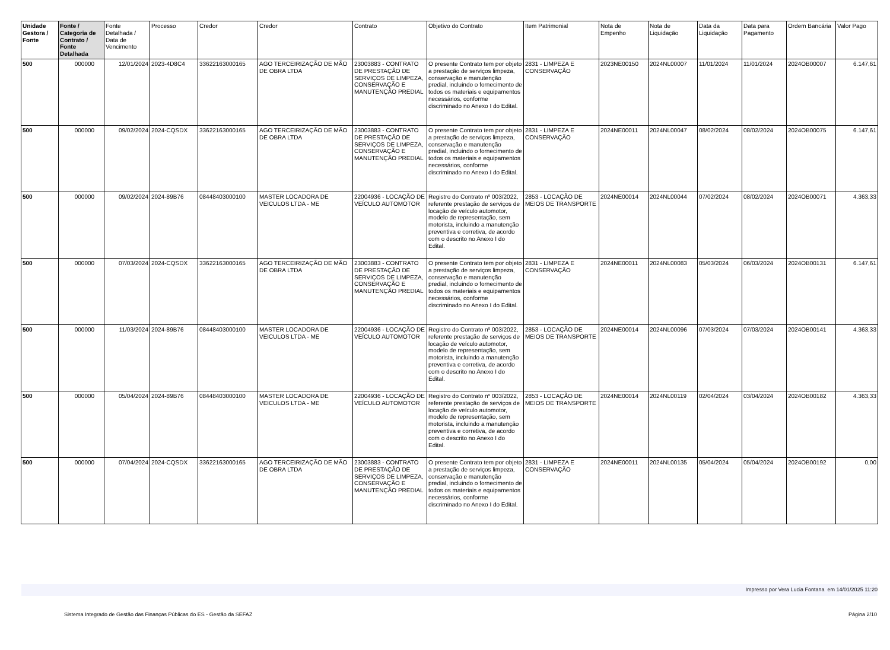| Unidade Gestora / Fonte | Fonte / Categoria de Contrato / Fonte Detalhada | Fonte Detalhada / Data de Vencimento | Processo | Credor | Credor | Contrato | Objetivo do Contrato | Item Patrimonial | Nota de Empenho | Nota de Liquidação | Data da Liquidação | Data para Pagamento | Ordem Bancária | Valor Pago |
| --- | --- | --- | --- | --- | --- | --- | --- | --- | --- | --- | --- | --- | --- | --- |
| 500 | 000000 | 12/01/2024 | 2023-4D8C4 | 33622163000165 | AGO TERCEIRIZAÇÃO DE MÃO DE OBRA LTDA | 23003883 - CONTRATO DE PRESTAÇÃO DE SERVIÇOS DE LIMPEZA, CONSERVAÇÃO E MANUTENÇÃO PREDIAL | O presente Contrato tem por objeto a prestação de serviços limpeza, conservação e manutenção predial, incluindo o fornecimento de todos os materiais e equipamentos necessários, conforme discriminado no Anexo I do Edital. | 2831 - LIMPEZA E CONSERVAÇÃO | 2023NE00150 | 2024NL00007 | 11/01/2024 | 11/01/2024 | 2024OB00007 | 6.147,61 |
| 500 | 000000 | 09/02/2024 | 2024-CQSDX | 33622163000165 | AGO TERCEIRIZAÇÃO DE MÃO DE OBRA LTDA | 23003883 - CONTRATO DE PRESTAÇÃO DE SERVIÇOS DE LIMPEZA, CONSERVAÇÃO E MANUTENÇÃO PREDIAL | O presente Contrato tem por objeto a prestação de serviços limpeza, conservação e manutenção predial, incluindo o fornecimento de todos os materiais e equipamentos necessários, conforme discriminado no Anexo I do Edital. | 2831 - LIMPEZA E CONSERVAÇÃO | 2024NE00011 | 2024NL00047 | 08/02/2024 | 08/02/2024 | 2024OB00075 | 6.147,61 |
| 500 | 000000 | 09/02/2024 | 2024-89B76 | 08448403000100 | MASTER LOCADORA DE VEICULOS LTDA - ME | 22004936 - LOCAÇÃO DE VEÍCULO AUTOMOTOR | Registro do Contrato nº 003/2022, referente prestação de serviços de locação de veículo automotor, modelo de representação, sem motorista, incluindo a manutenção preventiva e corretiva, de acordo com o descrito no Anexo I do Edital. | 2853 - LOCAÇÃO DE MEIOS DE TRANSPORTE | 2024NE00014 | 2024NL00044 | 07/02/2024 | 08/02/2024 | 2024OB00071 | 4.363,33 |
| 500 | 000000 | 07/03/2024 | 2024-CQSDX | 33622163000165 | AGO TERCEIRIZAÇÃO DE MÃO DE OBRA LTDA | 23003883 - CONTRATO DE PRESTAÇÃO DE SERVIÇOS DE LIMPEZA, CONSERVAÇÃO E MANUTENÇÃO PREDIAL | O presente Contrato tem por objeto a prestação de serviços limpeza, conservação e manutenção predial, incluindo o fornecimento de todos os materiais e equipamentos necessários, conforme discriminado no Anexo I do Edital. | 2831 - LIMPEZA E CONSERVAÇÃO | 2024NE00011 | 2024NL00083 | 05/03/2024 | 06/03/2024 | 2024OB00131 | 6.147,61 |
| 500 | 000000 | 11/03/2024 | 2024-89B76 | 08448403000100 | MASTER LOCADORA DE VEICULOS LTDA - ME | 22004936 - LOCAÇÃO DE VEÍCULO AUTOMOTOR | Registro do Contrato nº 003/2022, referente prestação de serviços de locação de veículo automotor, modelo de representação, sem motorista, incluindo a manutenção preventiva e corretiva, de acordo com o descrito no Anexo I do Edital. | 2853 - LOCAÇÃO DE MEIOS DE TRANSPORTE | 2024NE00014 | 2024NL00096 | 07/03/2024 | 07/03/2024 | 2024OB00141 | 4.363,33 |
| 500 | 000000 | 05/04/2024 | 2024-89B76 | 08448403000100 | MASTER LOCADORA DE VEICULOS LTDA - ME | 22004936 - LOCAÇÃO DE VEÍCULO AUTOMOTOR | Registro do Contrato nº 003/2022, referente prestação de serviços de locação de veículo automotor, modelo de representação, sem motorista, incluindo a manutenção preventiva e corretiva, de acordo com o descrito no Anexo I do Edital. | 2853 - LOCAÇÃO DE MEIOS DE TRANSPORTE | 2024NE00014 | 2024NL00119 | 02/04/2024 | 03/04/2024 | 2024OB00182 | 4.363,33 |
| 500 | 000000 | 07/04/2024 | 2024-CQSDX | 33622163000165 | AGO TERCEIRIZAÇÃO DE MÃO DE OBRA LTDA | 23003883 - CONTRATO DE PRESTAÇÃO DE SERVIÇOS DE LIMPEZA, CONSERVAÇÃO E MANUTENÇÃO PREDIAL | O presente Contrato tem por objeto a prestação de serviços limpeza, conservação e manutenção predial, incluindo o fornecimento de todos os materiais e equipamentos necessários, conforme discriminado no Anexo I do Edital. | 2831 - LIMPEZA E CONSERVAÇÃO | 2024NE00011 | 2024NL00135 | 05/04/2024 | 05/04/2024 | 2024OB00192 | 0,00 |
Impresso por Vera Lucia Fontana em 14/01/2025 11:20
Sistema Integrado de Gestão das Finanças Públicas do ES - Gestão da SEFAZ Página 2/10